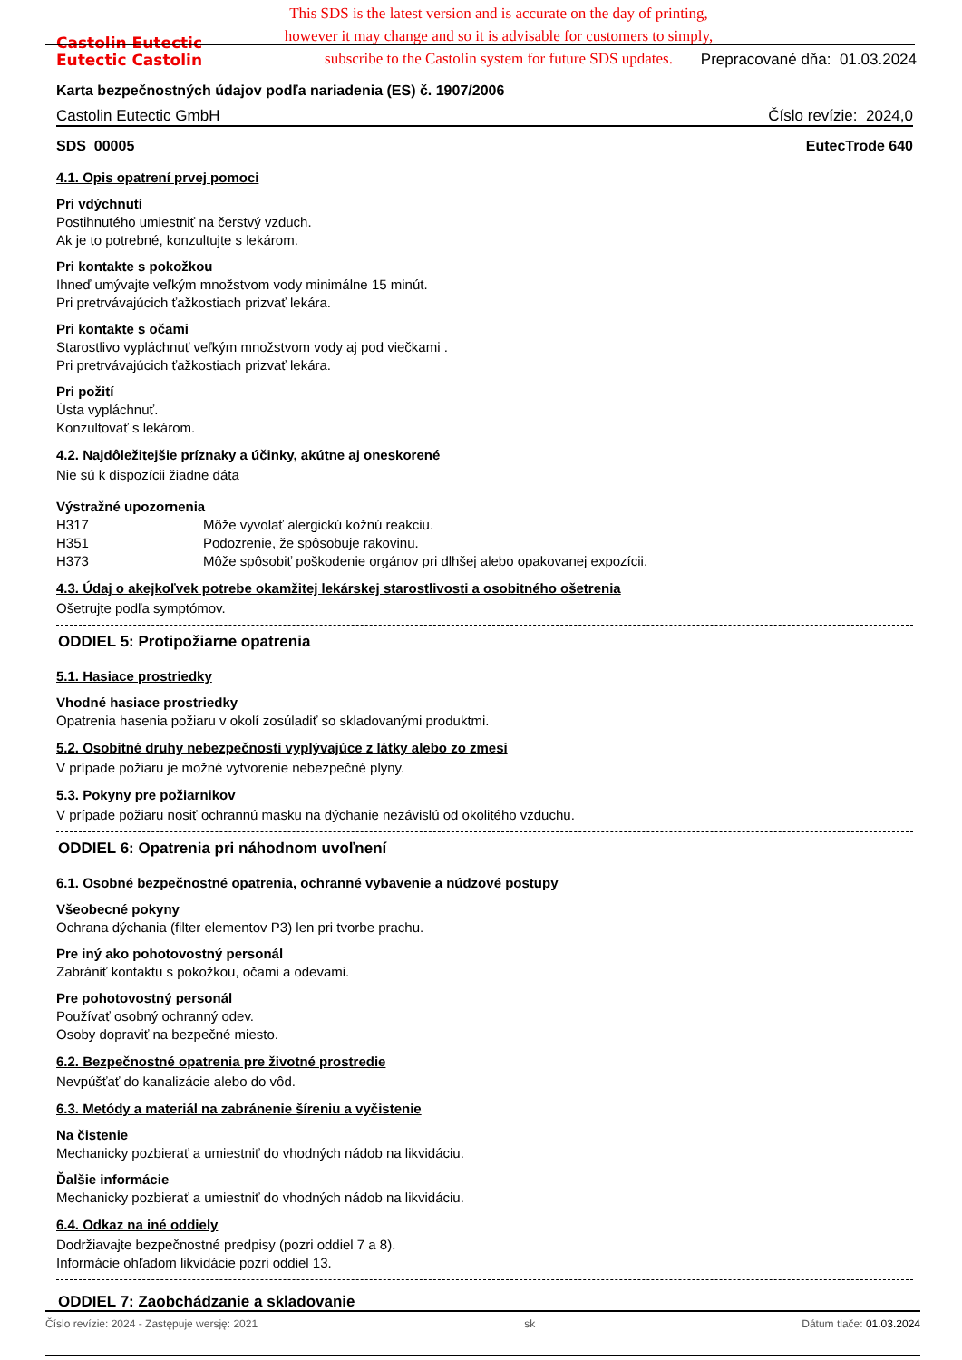This SDS is the latest version and is accurate on the day of printing,
however it may change and so it is advisable for customers to simply,
subscribe to the Castolin system for future SDS updates.
Castolin Eutectic
Eutectic Castolin
Prepracované dňa: 01.03.2024
Karta bezpečnostných údajov podľa nariadenia (ES) č. 1907/2006
Castolin Eutectic GmbH Číslo revízie: 2024,0
SDS 00005 EutecTrode 640
4.1. Opis opatrení prvej pomoci
Pri vdýchnutí
Postihnutého umiestniť na čerstvý vzduch.
Ak je to potrebné, konzultujte s lekárom.
Pri kontakte s pokožkou
Ihneď umývajte veľkým množstvom vody minimálne 15 minút.
Pri pretrvávajúcich ťažkostiach prizvať lekára.
Pri kontakte s očami
Starostlivo vypláchnuť veľkým množstvom vody aj pod viečkami .
Pri pretrvávajúcich ťažkostiach prizvať lekára.
Pri požití
Ústa vypláchnuť.
Konzultovať s lekárom.
4.2. Najdôležitejšie príznaky a účinky, akútne aj oneskorené
Nie sú k dispozícii žiadne dáta
Výstražné upozornenia
H317 Môže vyvolať alergickú kožnú reakciu.
H351 Podozrenie, že spôsobuje rakovinu.
H373 Môže spôsobiť poškodenie orgánov pri dlhšej alebo opakovanej expozícii.
4.3. Údaj o akejkoľvek potrebe okamžitej lekárskej starostlivosti a osobitného ošetrenia
Ošetrujte podľa symptómov.
ODDIEL 5: Protipožiarne opatrenia
5.1. Hasiace prostriedky
Vhodné hasiace prostriedky
Opatrenia hasenia požiaru v okolí zosúladiť so skladovanými produktmi.
5.2. Osobitné druhy nebezpečnosti vyplývajúce z látky alebo zo zmesi
V prípade požiaru je možné vytvorenie nebezpečné plyny.
5.3. Pokyny pre požiarnikov
V prípade požiaru nosiť ochrannú masku na dýchanie nezávislú od okolitého vzduchu.
ODDIEL 6: Opatrenia pri náhodnom uvoľnení
6.1. Osobné bezpečnostné opatrenia, ochranné vybavenie a núdzové postupy
Všeobecné pokyny
Ochrana dýchania (filter elementov P3) len pri tvorbe prachu.
Pre iný ako pohotovostný personál
Zabrániť kontaktu s pokožkou, očami a odevami.
Pre pohotovostný personál
Používať osobný ochranný odev.
Osoby dopraviť na bezpečné miesto.
6.2. Bezpečnostné opatrenia pre životné prostredie
Nevpúšťať do kanalizácie alebo do vôd.
6.3. Metódy a materiál na zabránenie šíreniu a vyčistenie
Na čistenie
Mechanicky pozbierať a umiestniť do vhodných nádob na likvidáciu.
Ďalšie informácie
Mechanicky pozbierať a umiestniť do vhodných nádob na likvidáciu.
6.4. Odkaz na iné oddiely
Dodržiavajte bezpečnostné predpisy (pozri oddiel 7 a 8).
Informácie ohľadom likvidácie pozri oddiel 13.
ODDIEL 7: Zaobchádzanie a skladovanie
Číslo revízie: 2024 - Zastępuje wersję: 2021 sk Dátum tlače: 01.03.2024